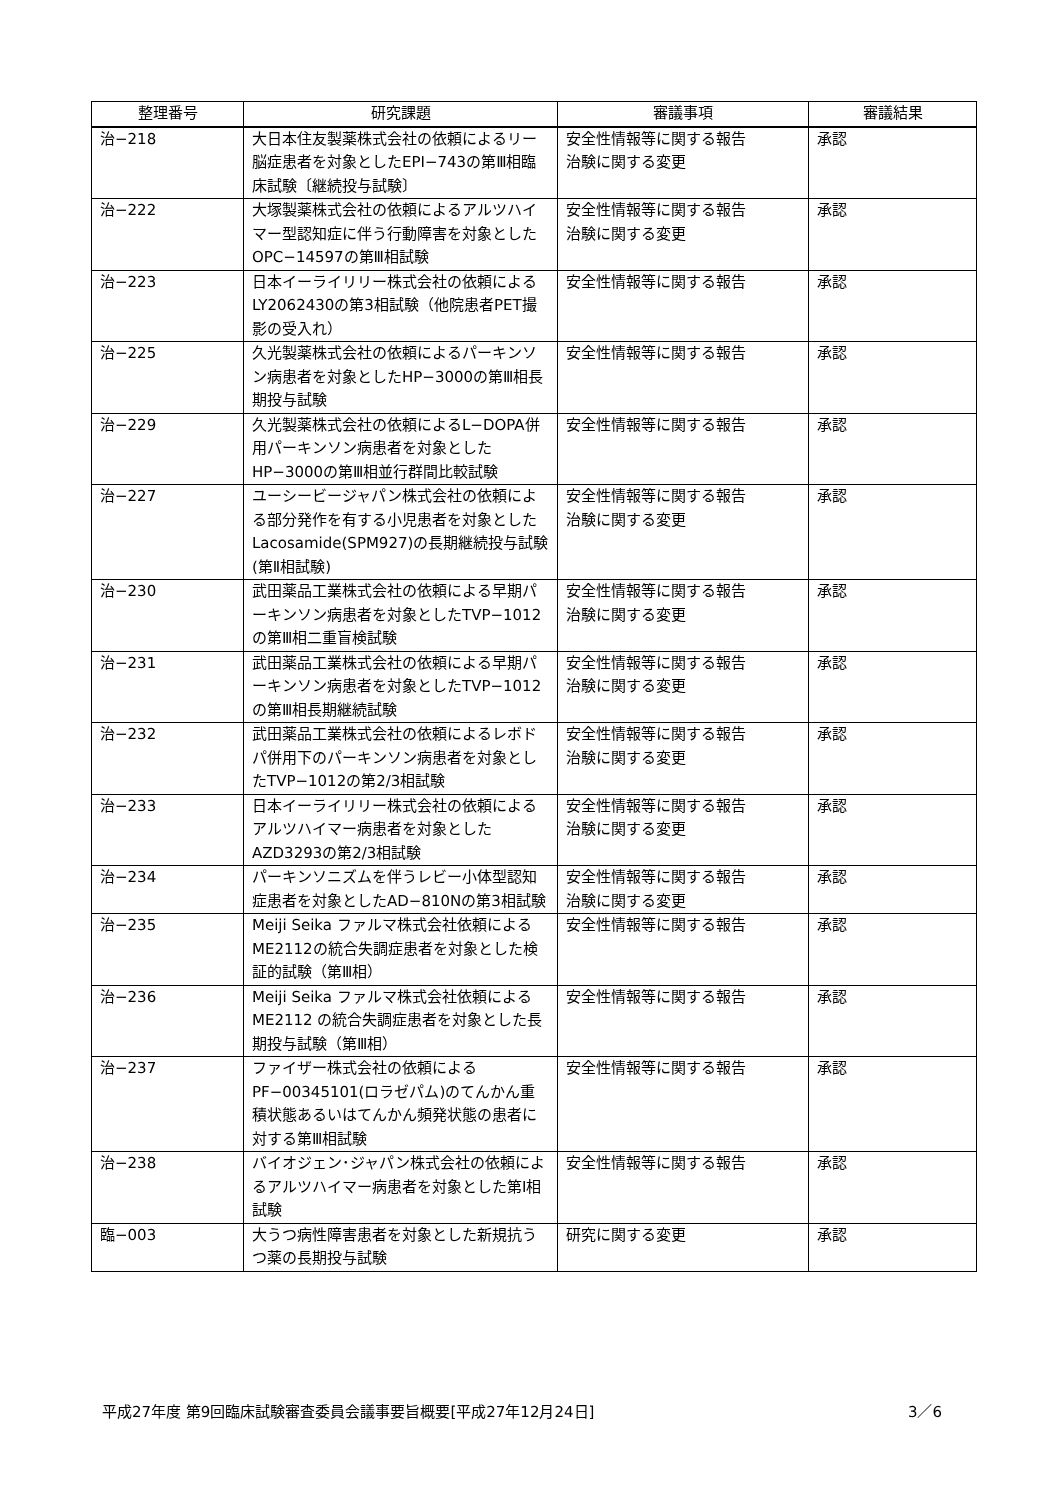| 整理番号 | 研究課題 | 審議事項 | 審議結果 |
| --- | --- | --- | --- |
| 治−218 | 大日本住友製薬株式会社の依頼によるリー脳症患者を対象としたEPI−743の第Ⅲ相臨床試験〔継続投与試験〕 | 安全性情報等に関する報告 治験に関する変更 | 承認 |
| 治−222 | 大塚製薬株式会社の依頼によるアルツハイマー型認知症に伴う行動障害を対象としたOPC−14597の第Ⅲ相試験 | 安全性情報等に関する報告 治験に関する変更 | 承認 |
| 治−223 | 日本イーライリリー株式会社の依頼によるLY2062430の第3相試験（他院患者PET撮影の受入れ） | 安全性情報等に関する報告 | 承認 |
| 治−225 | 久光製薬株式会社の依頼によるパーキンソン病患者を対象としたHP−3000の第Ⅲ相長期投与試験 | 安全性情報等に関する報告 | 承認 |
| 治−229 | 久光製薬株式会社の依頼によるL−DOPA併用パーキンソン病患者を対象としたHP−3000の第Ⅲ相並行群間比較試験 | 安全性情報等に関する報告 | 承認 |
| 治−227 | ユーシービージャパン株式会社の依頼による部分発作を有する小児患者を対象としたLacosamide(SPM927)の長期継続投与試験(第Ⅱ相試験) | 安全性情報等に関する報告 治験に関する変更 | 承認 |
| 治−230 | 武田薬品工業株式会社の依頼による早期パーキンソン病患者を対象としたTVP−1012の第Ⅲ相二重盲検試験 | 安全性情報等に関する報告 治験に関する変更 | 承認 |
| 治−231 | 武田薬品工業株式会社の依頼による早期パーキンソン病患者を対象としたTVP−1012の第Ⅲ相長期継続試験 | 安全性情報等に関する報告 治験に関する変更 | 承認 |
| 治−232 | 武田薬品工業株式会社の依頼によるレボドパ併用下のパーキンソン病患者を対象としたTVP−1012の第2/3相試験 | 安全性情報等に関する報告 治験に関する変更 | 承認 |
| 治−233 | 日本イーライリリー株式会社の依頼によるアルツハイマー病患者を対象としたAZD3293の第2/3相試験 | 安全性情報等に関する報告 治験に関する変更 | 承認 |
| 治−234 | パーキンソニズムを伴うレビー小体型認知症患者を対象としたAD−810Nの第3相試験 | 安全性情報等に関する報告 治験に関する変更 | 承認 |
| 治−235 | Meiji Seika ファルマ株式会社依頼によるME2112の統合失調症患者を対象とした検証的試験（第Ⅲ相） | 安全性情報等に関する報告 | 承認 |
| 治−236 | Meiji Seika ファルマ株式会社依頼によるME2112 の統合失調症患者を対象とした長期投与試験（第Ⅲ相） | 安全性情報等に関する報告 | 承認 |
| 治−237 | ファイザー株式会社の依頼によるPF−00345101(ロラゼパム)のてんかん重積状態あるいはてんかん頻発状態の患者に対する第Ⅲ相試験 | 安全性情報等に関する報告 | 承認 |
| 治−238 | バイオジェン･ジャパン株式会社の依頼によるアルツハイマー病患者を対象とした第Ⅰ相試験 | 安全性情報等に関する報告 | 承認 |
| 臨−003 | 大うつ病性障害患者を対象とした新規抗うつ薬の長期投与試験 | 研究に関する変更 | 承認 |
平成27年度 第9回臨床試験審査委員会議事要旨概要[平成27年12月24日] 3／6